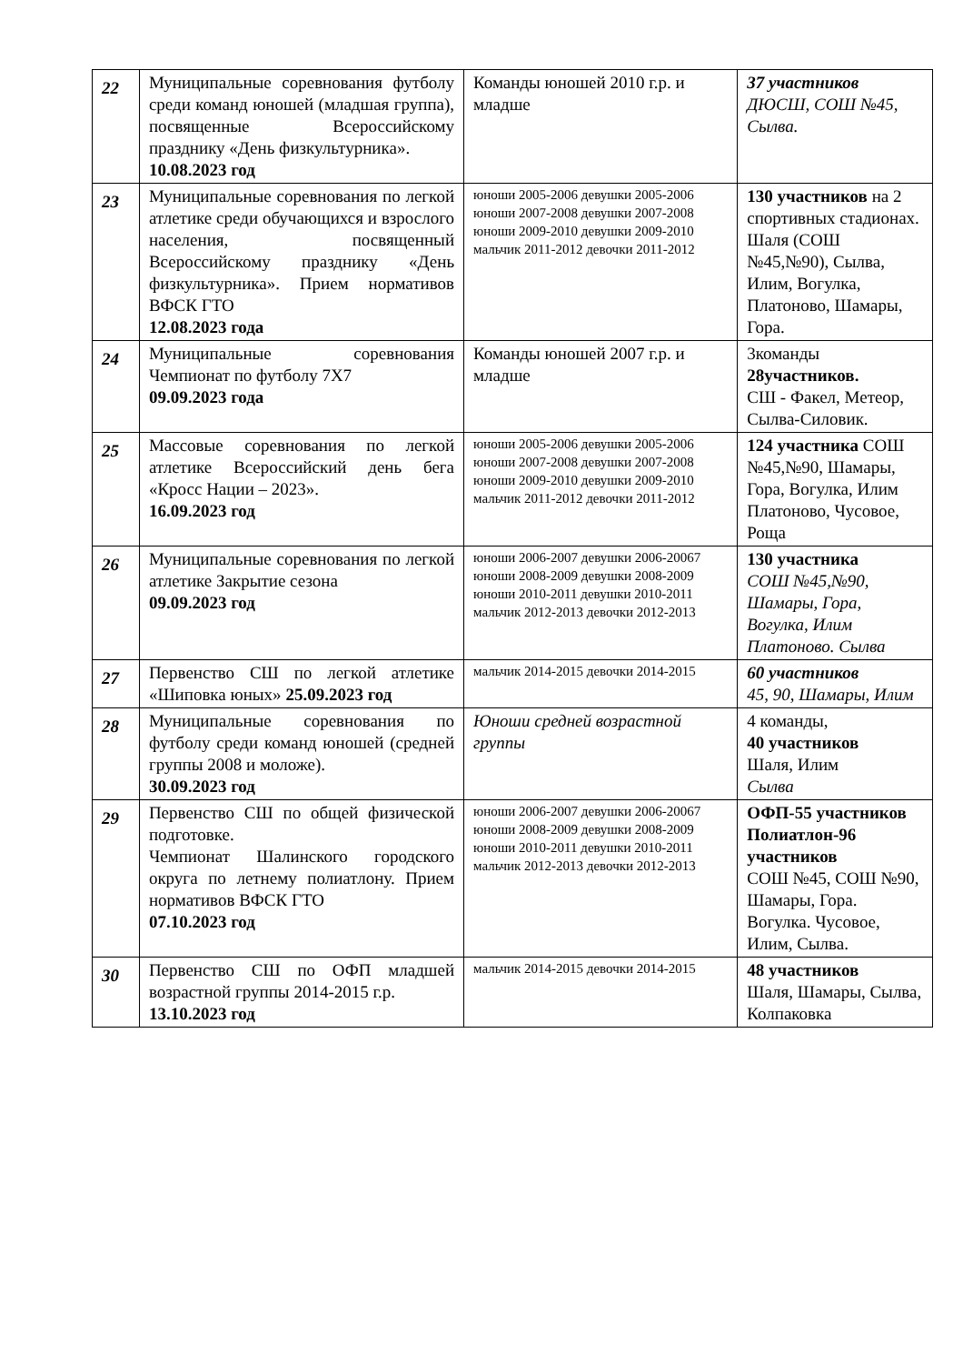| 22 | Муниципальные соревнования футболу среди команд юношей (младшая группа), посвященные Всероссийскому празднику «День физкультурника». 10.08.2023 год | Команды юношей 2010 г.р. и младше | 37 участников ДЮСШ, СОШ №45, Сылва. |
| 23 | Муниципальные соревнования по легкой атлетике среди обучающихся и взрослого населения, посвященный Всероссийскому празднику «День физкультурника». Прием нормативов ВФСК ГТО 12.08.2023 года | юноши 2005-2006 девушки 2005-2006 юноши 2007-2008 девушки 2007-2008 юноши 2009-2010 девушки 2009-2010 мальчик 2011-2012 девочки 2011-2012 | 130 участников на 2 спортивных стадионах. Шаля (СОШ №45,№90), Сылва, Илим, Вогулка, Платоново, Шамары, Гора. |
| 24 | Муниципальные соревнования Чемпионат по футболу 7Х7 09.09.2023 года | Команды юношей 2007 г.р. и младше | 3команды 28участников. СШ - Факел, Метеор, Сылва-Силовик. |
| 25 | Массовые соревнования по легкой атлетике Всероссийский день бега «Кросс Нации – 2023». 16.09.2023 год | юноши 2005-2006 девушки 2005-2006 юноши 2007-2008 девушки 2007-2008 юноши 2009-2010 девушки 2009-2010 мальчик 2011-2012 девочки 2011-2012 | 124 участника СОШ №45,№90, Шамары, Гора, Вогулка, Илим Платоново, Чусовое, Роща |
| 26 | Муниципальные соревнования по легкой атлетике Закрытие сезона 09.09.2023 год | юноши 2006-2007 девушки 2006-20067 юноши 2008-2009 девушки 2008-2009 юноши 2010-2011 девушки 2010-2011 мальчик 2012-2013 девочки 2012-2013 | 130 участника СОШ №45,№90, Шамары, Гора, Вогулка, Илим Платоново. Сылва |
| 27 | Первенство СШ по легкой атлетике «Шиповка юных» 25.09.2023 год | мальчик 2014-2015 девочки 2014-2015 | 60 участников 45, 90, Шамары, Илим |
| 28 | Муниципальные соревнования по футболу среди команд юношей (средней группы 2008 и моложе). 30.09.2023 год | Юноши средней возрастной группы | 4 команды, 40 участников Шаля, Илим Сылва |
| 29 | Первенство СШ по общей физической подготовке. Чемпионат Шалинского городского округа по летнему полиатлону. Прием нормативов ВФСК ГТО 07.10.2023 год | юноши 2006-2007 девушки 2006-20067 юноши 2008-2009 девушки 2008-2009 юноши 2010-2011 девушки 2010-2011 мальчик 2012-2013 девочки 2012-2013 | ОФП-55 участников Полиатлон-96 участников СОШ №45, СОШ №90, Шамары, Гора. Вогулка. Чусовое, Илим, Сылва. |
| 30 | Первенство СШ по ОФП младшей возрастной группы 2014-2015 г.р. 13.10.2023 год | мальчик 2014-2015 девочки 2014-2015 | 48 участников Шаля, Шамары, Сылва, Колпаковка |